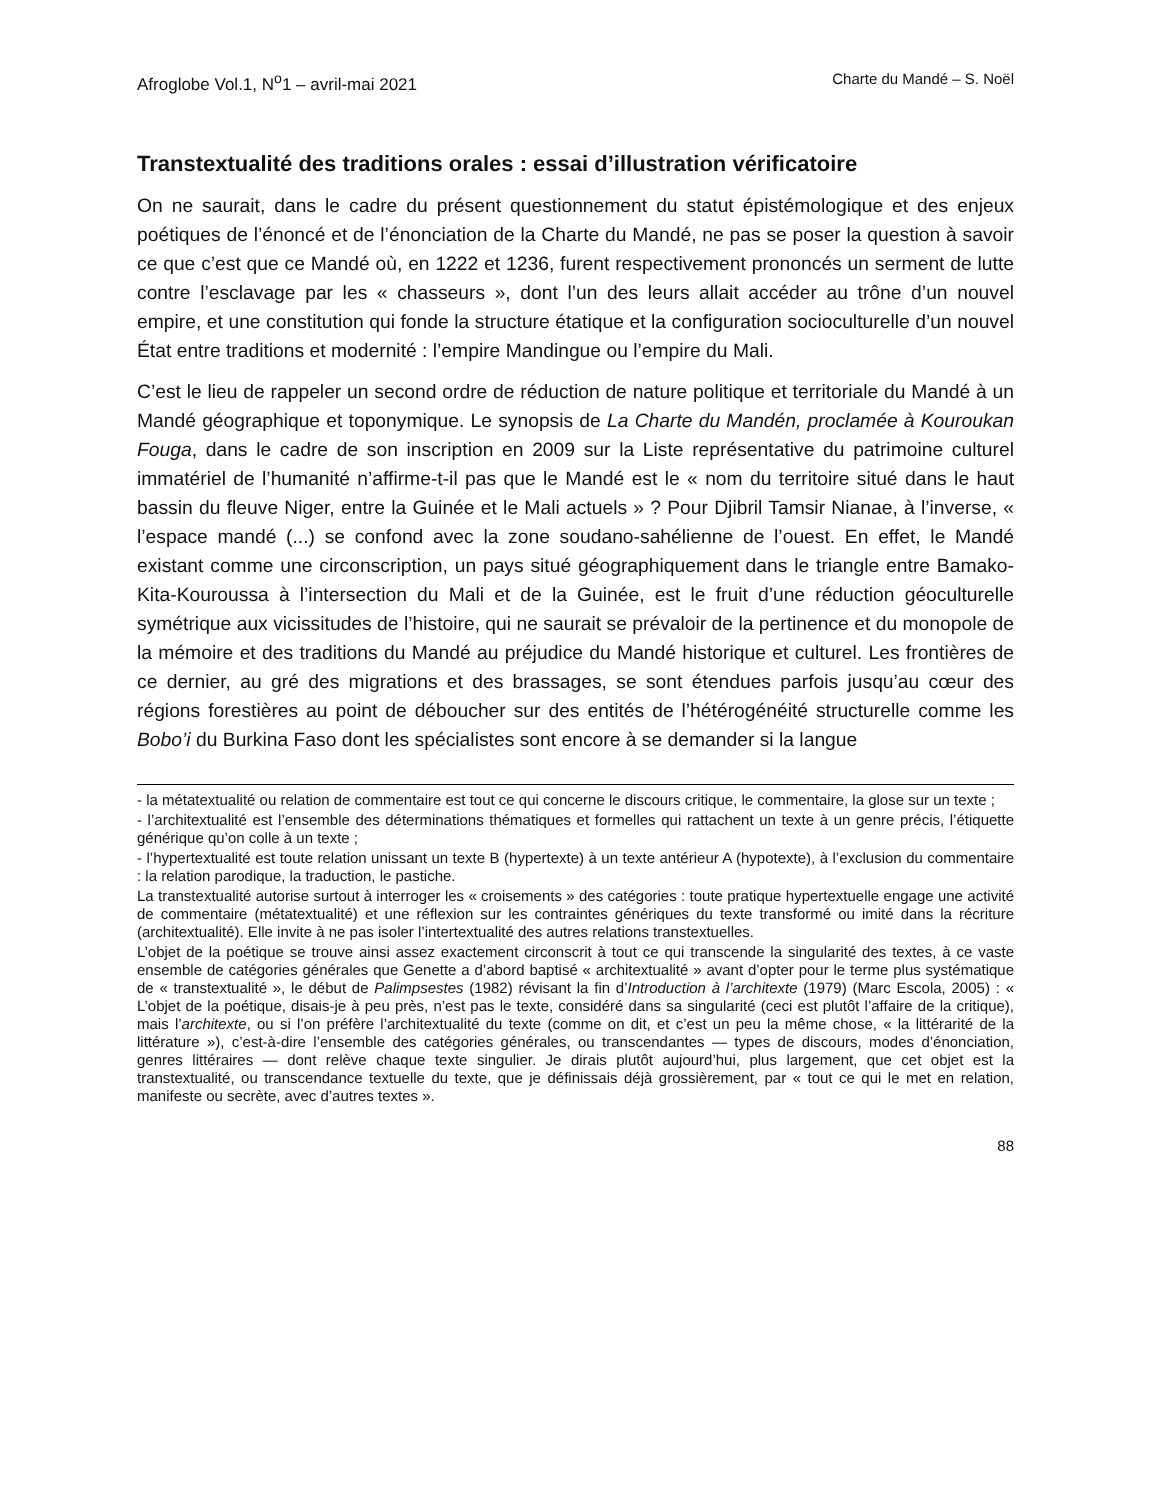Afroglobe Vol.1, N<sup>o</sup>1 – avril-mai 2021 Charte du Mandé – S. Noël
Transtextualité des traditions orales : essai d’illustration vérificatoire
On ne saurait, dans le cadre du présent questionnement du statut épistémologique et des enjeux poétiques de l’énoncé et de l’énonciation de la Charte du Mandé, ne pas se poser la question à savoir ce que c’est que ce Mandé où, en 1222 et 1236, furent respectivement prononcés un serment de lutte contre l’esclavage par les « chasseurs », dont l’un des leurs allait accéder au trône d’un nouvel empire, et une constitution qui fonde la structure étatique et la configuration socioculturelle d’un nouvel État entre traditions et modernité : l’empire Mandingue ou l’empire du Mali.
C’est le lieu de rappeler un second ordre de réduction de nature politique et territoriale du Mandé à un Mandé géographique et toponymique. Le synopsis de La Charte du Mandén, proclamée à Kouroukan Fouga, dans le cadre de son inscription en 2009 sur la Liste représentative du patrimoine culturel immatériel de l’humanité n’affirme-t-il pas que le Mandé est le « nom du territoire situé dans le haut bassin du fleuve Niger, entre la Guinée et le Mali actuels » ? Pour Djibril Tamsir Nianae, à l’inverse, « l’espace mandé (...) se confond avec la zone soudano-sahélienne de l’ouest. En effet, le Mandé existant comme une circonscription, un pays situé géographiquement dans le triangle entre Bamako-Kita-Kouroussa à l’intersection du Mali et de la Guinée, est le fruit d’une réduction géoculturelle symétrique aux vicissitudes de l’histoire, qui ne saurait se prévaloir de la pertinence et du monopole de la mémoire et des traditions du Mandé au préjudice du Mandé historique et culturel. Les frontières de ce dernier, au gré des migrations et des brassages, se sont étendues parfois jusqu’au cœur des régions forestières au point de déboucher sur des entités de l’hétérogénéité structurelle comme les Bobo’i du Burkina Faso dont les spécialistes sont encore à se demander si la langue
- la métatextualité ou relation de commentaire est tout ce qui concerne le discours critique, le commentaire, la glose sur un texte ;
- l’architextualité est l’ensemble des déterminations thématiques et formelles qui rattachent un texte à un genre précis, l’étiquette générique qu’on colle à un texte ;
- l’hypertextualité est toute relation unissant un texte B (hypertexte) à un texte antérieur A (hypotexte), à l’exclusion du commentaire : la relation parodique, la traduction, le pastiche.
La transtextualité autorise surtout à interroger les « croisements » des catégories : toute pratique hypertextuelle engage une activité de commentaire (métatextualité) et une réflexion sur les contraintes génériques du texte transformé ou imité dans la récriture (architextualité). Elle invite à ne pas isoler l’intertextualité des autres relations transtextuelles.
L’objet de la poétique se trouve ainsi assez exactement circonscrit à tout ce qui transcende la singularité des textes, à ce vaste ensemble de catégories générales que Genette a d’abord baptisé « architextualité » avant d’opter pour le terme plus systématique de « transtextualité », le début de Palimpsestes (1982) révisant la fin d’Introduction à l’architexte (1979) (Marc Escola, 2005) : « L’objet de la poétique, disais-je à peu près, n’est pas le texte, considéré dans sa singularité (ceci est plutôt l’affaire de la critique), mais l’architexte, ou si l’on préfère l’architextualité du texte (comme on dit, et c’est un peu la même chose, « la littérarité de la littérature »), c’est-à-dire l’ensemble des catégories générales, ou transcendantes — types de discours, modes d’énonciation, genres littéraires — dont relève chaque texte singulier. Je dirais plutôt aujourd’hui, plus largement, que cet objet est la transtextualité, ou transcendance textuelle du texte, que je définissais déjà grossièrement, par « tout ce qui le met en relation, manifeste ou secrète, avec d’autres textes ».
88